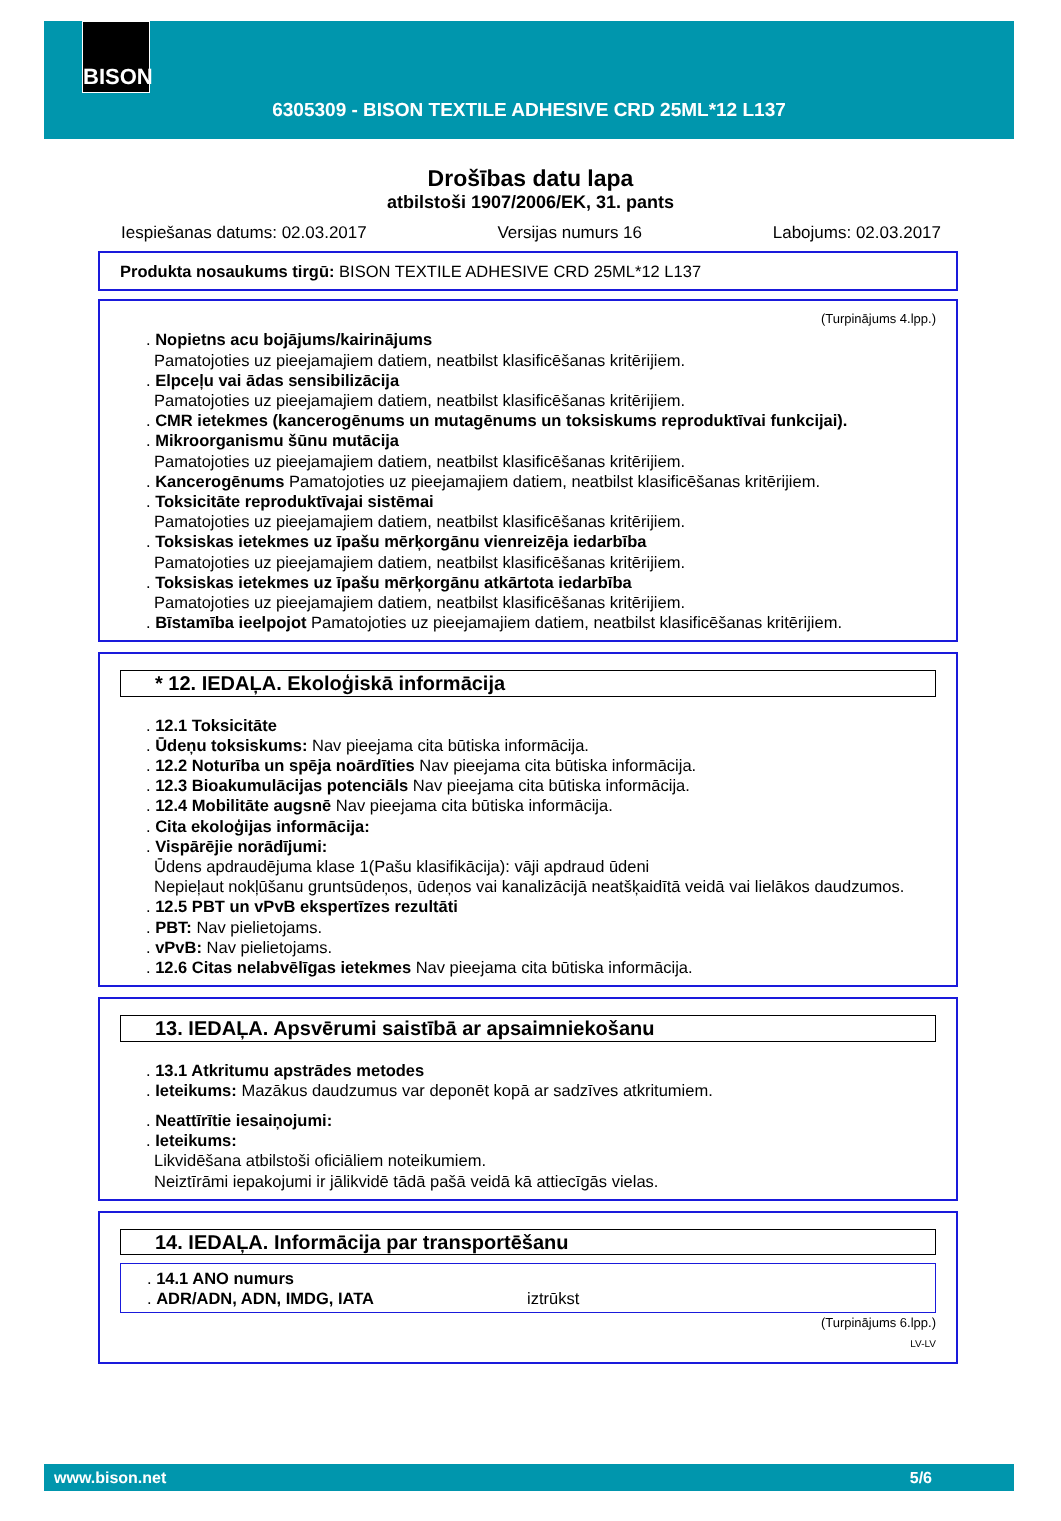BISON
6305309 - BISON TEXTILE ADHESIVE CRD 25ML*12 L137
Drošības datu lapa
atbilstoši 1907/2006/EK, 31. pants
Iespiešanas datums: 02.03.2017 Versijas numurs 16 Labojums: 02.03.2017
Produkta nosaukums tirgū: BISON TEXTILE ADHESIVE CRD 25ML*12 L137
(Turpinājums 4.lpp.)
. Nopietns acu bojājums/kairinājums
Pamatojoties uz pieejamajiem datiem, neatbilst klasificēšanas kritērijiem.
. Elpceļu vai ādas sensibilizācija
Pamatojoties uz pieejamajiem datiem, neatbilst klasificēšanas kritērijiem.
. CMR ietekmes (kancerogēnums un mutagēnums un toksiskums reproduktīvai funkcijai).
. Mikroorganismu šūnu mutācija
Pamatojoties uz pieejamajiem datiem, neatbilst klasificēšanas kritērijiem.
. Kancerogēnums Pamatojoties uz pieejamajiem datiem, neatbilst klasificēšanas kritērijiem.
. Toksicitāte reproduktīvajai sistēmai
Pamatojoties uz pieejamajiem datiem, neatbilst klasificēšanas kritērijiem.
. Toksiskas ietekmes uz īpašu mērķorgānu vienreizēja iedarbība
Pamatojoties uz pieejamajiem datiem, neatbilst klasificēšanas kritērijiem.
. Toksiskas ietekmes uz īpašu mērķorgānu atkārtota iedarbība
Pamatojoties uz pieejamajiem datiem, neatbilst klasificēšanas kritērijiem.
. Bīstamība ieelpojot Pamatojoties uz pieejamajiem datiem, neatbilst klasificēšanas kritērijiem.
* 12. IEDAĻA. Ekoloģiskā informācija
. 12.1 Toksicitāte
. Ūdeņu toksiskums: Nav pieejama cita būtiska informācija.
. 12.2 Noturība un spēja noārdīties Nav pieejama cita būtiska informācija.
. 12.3 Bioakumulācijas potenciāls Nav pieejama cita būtiska informācija.
. 12.4 Mobilitāte augsnē Nav pieejama cita būtiska informācija.
. Cita ekoloģijas informācija:
. Vispārējie norādījumi:
Ūdens apdraudējuma klase 1(Pašu klasifikācija): vāji apdraud ūdeni
Nepieļaut nokļūšanu gruntsūdeņos, ūdeņos vai kanalizācijā neatšķaidītā veidā vai lielākos daudzumos.
. 12.5 PBT un vPvB ekspertīzes rezultāti
. PBT: Nav pielietojams.
. vPvB: Nav pielietojams.
. 12.6 Citas nelabvēlīgas ietekmes Nav pieejama cita būtiska informācija.
13. IEDAĻA. Apsvērumi saistībā ar apsaimniekošanu
. 13.1 Atkritumu apstrādes metodes
. Ieteikums: Mazākus daudzumus var deponēt kopā ar sadzīves atkritumiem.
. Neattīrītie iesaiņojumi:
. Ieteikums:
Likvidēšana atbilstoši oficiāliem noteikumiem.
Neiztīrāmi iepakojumi ir jālikvidē tādā pašā veidā kā attiecīgās vielas.
14. IEDAĻA. Informācija par transportēšanu
. 14.1 ANO numurs
. ADR/ADN, ADN, IMDG, IATA iztrūkst
(Turpinājums 6.lpp.)
LV-LV
www.bison.net 5/6